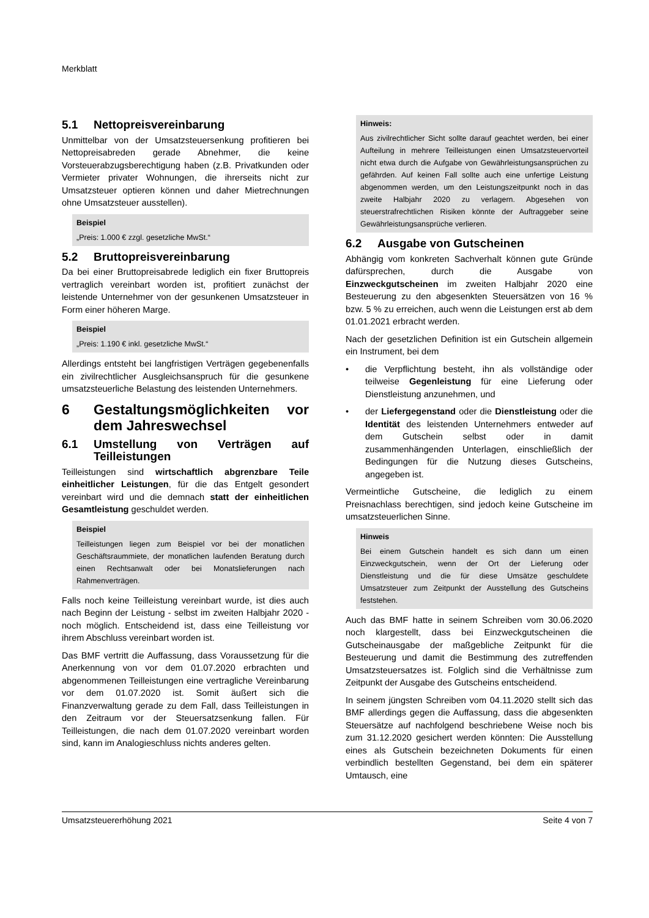Merkblatt
5.1 Nettopreisvereinbarung
Unmittelbar von der Umsatzsteuersenkung profitieren bei Nettopreisabreden gerade Abnehmer, die keine Vorsteuerabzugsberechtigung haben (z.B. Privatkunden oder Vermieter privater Wohnungen, die ihrerseits nicht zur Umsatzsteuer optieren können und daher Mietrechnungen ohne Umsatzsteuer ausstellen).
Beispiel
„Preis: 1.000 € zzgl. gesetzliche MwSt.“
5.2 Bruttopreisvereinbarung
Da bei einer Bruttopreisabrede lediglich ein fixer Bruttopreis vertraglich vereinbart worden ist, profitiert zunächst der leistende Unternehmer von der gesunkenen Umsatzsteuer in Form einer höheren Marge.
Beispiel
„Preis: 1.190 € inkl. gesetzliche MwSt.“
Allerdings entsteht bei langfristigen Verträgen gegebenenfalls ein zivilrechtlicher Ausgleichsanspruch für die gesunkene umsatzsteuerliche Belastung des leistenden Unternehmers.
6 Gestaltungsmöglichkeiten vor dem Jahreswechsel
6.1 Umstellung von Verträgen auf Teilleistungen
Teilleistungen sind wirtschaftlich abgrenzbare Teile einheitlicher Leistungen, für die das Entgelt gesondert vereinbart wird und die demnach statt der einheitlichen Gesamtleistung geschuldet werden.
Beispiel
Teilleistungen liegen zum Beispiel vor bei der monatlichen Geschäftsraummiete, der monatlichen laufenden Beratung durch einen Rechtsanwalt oder bei Monatslieferungen nach Rahmenverträgen.
Falls noch keine Teilleistung vereinbart wurde, ist dies auch nach Beginn der Leistung - selbst im zweiten Halbjahr 2020 - noch möglich. Entscheidend ist, dass eine Teilleistung vor ihrem Abschluss vereinbart worden ist.
Das BMF vertritt die Auffassung, dass Voraussetzung für die Anerkennung von vor dem 01.07.2020 erbrachten und abgenommenen Teilleistungen eine vertragliche Vereinbarung vor dem 01.07.2020 ist. Somit äußert sich die Finanzverwaltung gerade zu dem Fall, dass Teilleistungen in den Zeitraum vor der Steuersatzsenkung fallen. Für Teilleistungen, die nach dem 01.07.2020 vereinbart worden sind, kann im Analogieschluss nichts anderes gelten.
Hinweis:
Aus zivilrechtlicher Sicht sollte darauf geachtet werden, bei einer Aufteilung in mehrere Teilleistungen einen Umsatzsteuervorteil nicht etwa durch die Aufgabe von Gewährleistungsansprüchen zu gefährden. Auf keinen Fall sollte auch eine unfertige Leistung abgenommen werden, um den Leistungszeitpunkt noch in das zweite Halbjahr 2020 zu verlagern. Abgesehen von steuerstrafrechtlichen Risiken könnte der Auftraggeber seine Gewährleistungsansprüche verlieren.
6.2 Ausgabe von Gutscheinen
Abhängig vom konkreten Sachverhalt können gute Gründe dafürsprechen, durch die Ausgabe von Einzweckgutscheinen im zweiten Halbjahr 2020 eine Besteuerung zu den abgesenkten Steuersätzen von 16 % bzw. 5 % zu erreichen, auch wenn die Leistungen erst ab dem 01.01.2021 erbracht werden.
Nach der gesetzlichen Definition ist ein Gutschein allgemein ein Instrument, bei dem
• die Verpflichtung besteht, ihn als vollständige oder teilweise Gegenleistung für eine Lieferung oder Dienstleistung anzunehmen, und
• der Liefergegenstand oder die Dienstleistung oder die Identität des leistenden Unternehmers entweder auf dem Gutschein selbst oder in damit zusammenhängenden Unterlagen, einschließlich der Bedingungen für die Nutzung dieses Gutscheins, angegeben ist.
Vermeintliche Gutscheine, die lediglich zu einem Preisnachlass berechtigen, sind jedoch keine Gutscheine im umsatzsteuerlichen Sinne.
Hinweis
Bei einem Gutschein handelt es sich dann um einen Einzweckgutschein, wenn der Ort der Lieferung oder Dienstleistung und die für diese Umsätze geschuldete Umsatzsteuer zum Zeitpunkt der Ausstellung des Gutscheins feststehen.
Auch das BMF hatte in seinem Schreiben vom 30.06.2020 noch klargestellt, dass bei Einzweckgutscheinen die Gutscheinausgabe der maßgebliche Zeitpunkt für die Besteuerung und damit die Bestimmung des zutreffenden Umsatzsteuersatzes ist. Folglich sind die Verhältnisse zum Zeitpunkt der Ausgabe des Gutscheins entscheidend.
In seinem jüngsten Schreiben vom 04.11.2020 stellt sich das BMF allerdings gegen die Auffassung, dass die abgesenkten Steuersätze auf nachfolgend beschriebene Weise noch bis zum 31.12.2020 gesichert werden könnten: Die Ausstellung eines als Gutschein bezeichneten Dokuments für einen verbindlich bestellten Gegenstand, bei dem ein späterer Umtausch, eine
Umsatzsteuererhöhung 2021 Seite 4 von 7